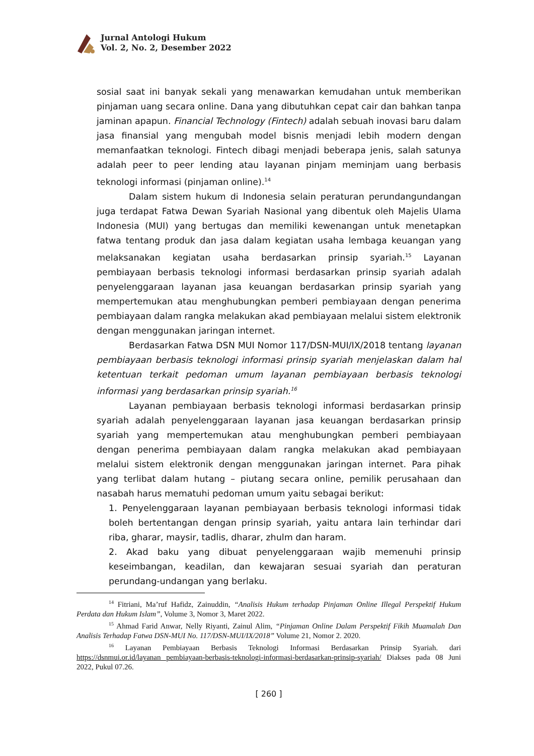Jurnal Antologi Hukum
Vol. 2, No. 2, Desember 2022
sosial saat ini banyak sekali yang menawarkan kemudahan untuk memberikan pinjaman uang secara online. Dana yang dibutuhkan cepat cair dan bahkan tanpa jaminan apapun. Financial Technology (Fintech) adalah sebuah inovasi baru dalam jasa finansial yang mengubah model bisnis menjadi lebih modern dengan memanfaatkan teknologi. Fintech dibagi menjadi beberapa jenis, salah satunya adalah peer to peer lending atau layanan pinjam meminjam uang berbasis teknologi informasi (pinjaman online).<sup>14</sup>
Dalam sistem hukum di Indonesia selain peraturan perundangundangan juga terdapat Fatwa Dewan Syariah Nasional yang dibentuk oleh Majelis Ulama Indonesia (MUI) yang bertugas dan memiliki kewenangan untuk menetapkan fatwa tentang produk dan jasa dalam kegiatan usaha lembaga keuangan yang melaksanakan kegiatan usaha berdasarkan prinsip syariah.<sup>15</sup> Layanan pembiayaan berbasis teknologi informasi berdasarkan prinsip syariah adalah penyelenggaraan layanan jasa keuangan berdasarkan prinsip syariah yang mempertemukan atau menghubungkan pemberi pembiayaan dengan penerima pembiayaan dalam rangka melakukan akad pembiayaan melalui sistem elektronik dengan menggunakan jaringan internet.
Berdasarkan Fatwa DSN MUI Nomor 117/DSN-MUI/IX/2018 tentang layanan pembiayaan berbasis teknologi informasi prinsip syariah menjelaskan dalam hal ketentuan terkait pedoman umum layanan pembiayaan berbasis teknologi informasi yang berdasarkan prinsip syariah.<sup>16</sup>
Layanan pembiayaan berbasis teknologi informasi berdasarkan prinsip syariah adalah penyelenggaraan layanan jasa keuangan berdasarkan prinsip syariah yang mempertemukan atau menghubungkan pemberi pembiayaan dengan penerima pembiayaan dalam rangka melakukan akad pembiayaan melalui sistem elektronik dengan menggunakan jaringan internet. Para pihak yang terlibat dalam hutang – piutang secara online, pemilik perusahaan dan nasabah harus mematuhi pedoman umum yaitu sebagai berikut:
1. Penyelenggaraan layanan pembiayaan berbasis teknologi informasi tidak boleh bertentangan dengan prinsip syariah, yaitu antara lain terhindar dari riba, gharar, maysir, tadlis, dharar, zhulm dan haram.
2. Akad baku yang dibuat penyelenggaraan wajib memenuhi prinsip keseimbangan, keadilan, dan kewajaran sesuai syariah dan peraturan perundang-undangan yang berlaku.
<sup>14</sup> Fitriani, Ma’ruf Hafidz, Zainuddin, “Analisis Hukum terhadap Pinjaman Online Illegal Perspektif Hukum Perdata dan Hukum Islam”, Volume 3, Nomor 3, Maret 2022.
<sup>15</sup> Ahmad Farid Anwar, Nelly Riyanti, Zainul Alim, “Pinjaman Online Dalam Perspektif Fikih Muamalah Dan Analisis Terhadap Fatwa DSN-MUI No. 117/DSN-MUI/IX/2018” Volume 21, Nomor 2. 2020.
<sup>16</sup> Layanan Pembiayaan Berbasis Teknologi Informasi Berdasarkan Prinsip Syariah. dari https://dsnmui.or.id/layanan pembiayaan-berbasis-teknologi-informasi-berdasarkan-prinsip-syariah/ Diakses pada 08 Juni 2022, Pukul 07.26.
[ 260 ]